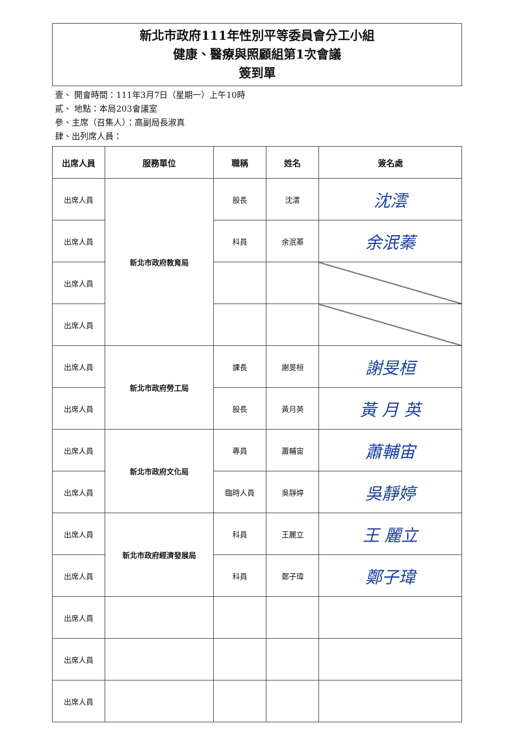新北市政府111年性別平等委員會分工小組
健康、醫療與照顧組第1次會議
簽到單
壹、 開會時間：111年3月7日（星期一）上午10時
貳、 地點：本局203會議室
參、主席（召集人）：高副局長淑真
肆、出列席人員：
| 出席人員 | 服務單位 | 職稱 | 姓名 | 簽名處 |
| --- | --- | --- | --- | --- |
| 出席人員 | 新北市政府教育局 | 股長 | 沈澐 | 沈澐 |
| 出席人員 | | 科員 | 余泯蓁 | 余泯蓁 |
| 出席人員 | | | | |
| 出席人員 | | | | |
| 出席人員 | 新北市政府勞工局 | 課長 | 謝旻桓 | 謝旻桓 |
| 出席人員 | | 股長 | 黃月英 | 黃 月 英 |
| 出席人員 | 新北市政府文化局 | 專員 | 蕭輔宙 | 蕭輔宙 |
| 出席人員 | | 臨時人員 | 吳靜婷 | 吳靜婷 |
| 出席人員 | 新北市政府經濟發展局 | 科員 | 王麗立 | 王 麗立 |
| 出席人員 | | 科員 | 鄭子瑋 | 鄭子瑋 |
| 出席人員 | | | | |
| 出席人員 | | | | |
| 出席人員 | | | | |